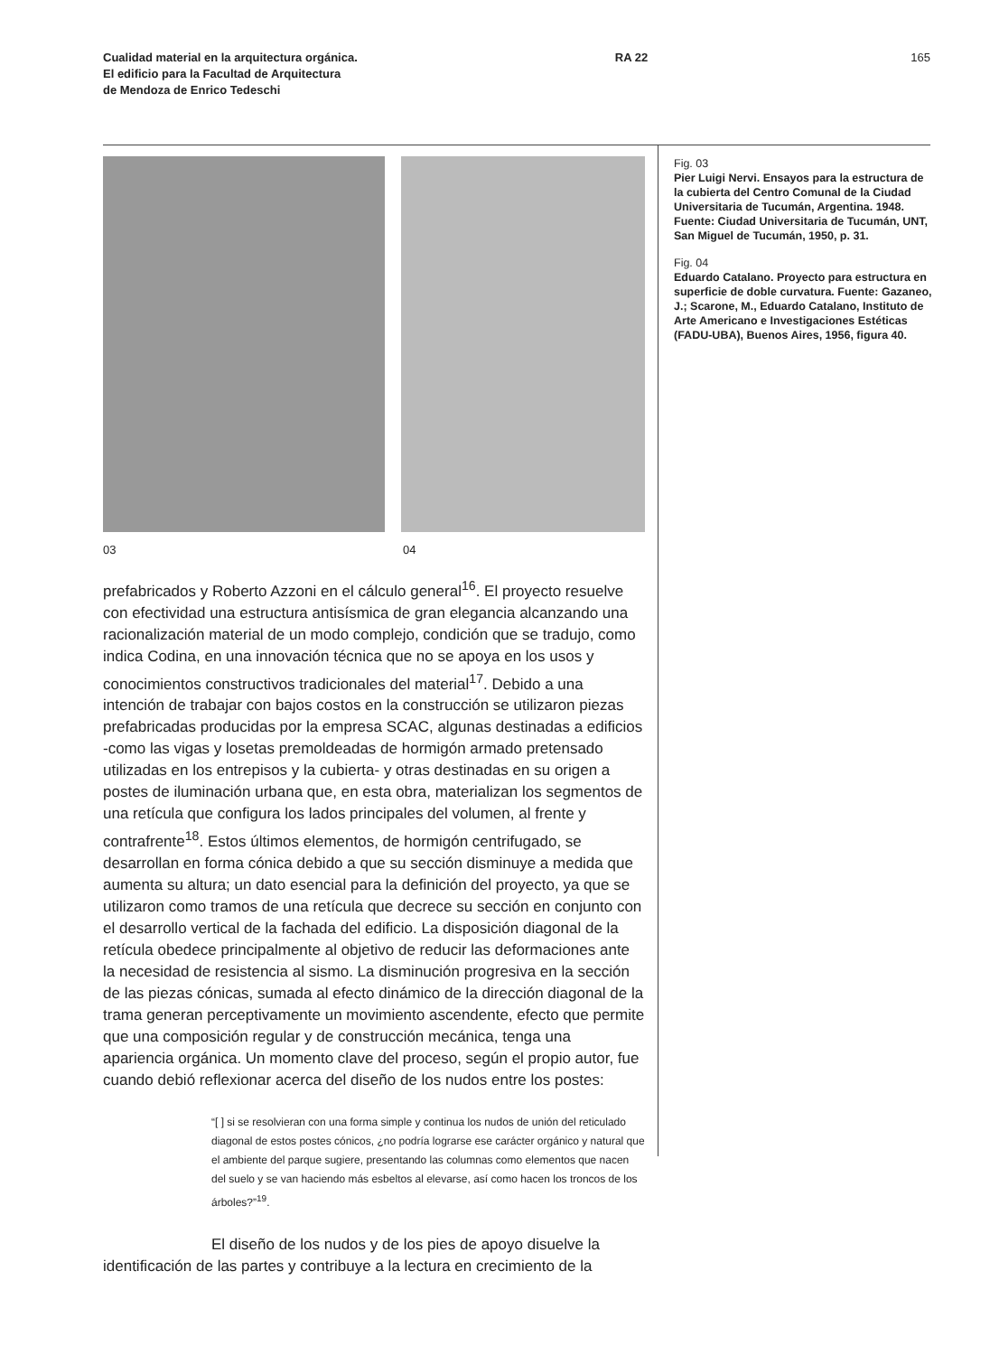Cualidad material en la arquitectura orgánica.
El edificio para la Facultad de Arquitectura
de Mendoza de Enrico Tedeschi
RA 22 165
03 04
prefabricados y Roberto Azzoni en el cálculo general<sup>16</sup>. El proyecto resuelve con efectividad una estructura antisísmica de gran elegancia alcanzando una racionalización material de un modo complejo, condición que se tradujo, como indica Codina, en una innovación técnica que no se apoya en los usos y conocimientos constructivos tradicionales del material<sup>17</sup>. Debido a una intención de trabajar con bajos costos en la construcción se utiliza­ron piezas prefabricadas producidas por la empresa SCAC, algunas destinadas a edificios -como las vigas y losetas premoldeadas de hormi­gón armado pretensado utilizadas en los entrepisos y la cubierta- y otras destinadas en su origen a postes de iluminación urbana que, en esta obra, materializan los segmentos de una retícula que configura los lados principales del volumen, al frente y contrafrente<sup>18</sup>. Estos últimos elementos, de hormigón centrifugado, se desarrollan en forma cónica debido a que su sección disminuye a medida que aumenta su altura; un dato esencial para la definición del proyecto, ya que se utilizaron como tramos de una retícula que decrece su sección en conjunto con el desarrollo vertical de la fachada del edificio. La disposición diagonal de la retícula obedece principalmente al objetivo de reducir las deformaciones ante la necesidad de resistencia al sismo. La disminución progresiva en la sección de las piezas cónicas, sumada al efecto dinámico de la dirección diagonal de la trama generan perceptivamente un movimiento ascendente, efecto que permite que una composición regular y de construcción mecánica, tenga una apariencia orgánica. Un momento clave del proceso, según el propio autor, fue cuando debió reflexionar acerca del diseño de los nudos entre los postes:
“[ ] si se resolvieran con una forma simple y continua los nudos de unión del reticulado diagonal de estos postes cónicos, ¿no podría lograrse ese ca­rácter orgánico y natural que el ambiente del parque sugiere, presentando las columnas como elementos que nacen del suelo y se van haciendo más esbeltos al elevarse, así como hacen los troncos de los árboles?”<sup>19</sup>.
El diseño de los nudos y de los pies de apoyo disuelve la identificación de las partes y contribuye a la lectura en crecimiento de la
Fig. 03
Pier Luigi Nervi. Ensayos para la estructura de la cubierta del Centro Comunal de la Ciudad Universitaria de Tucumán, Argentina. 1948. Fuente: Ciudad Universitaria de Tucumán, UNT, San Miguel de Tucumán, 1950, p. 31.
Fig. 04
Eduardo Catalano. Proyecto para estructura en superficie de doble curvatura. Fuente: Gazaneo, J.; Scarone, M., Eduardo Catalano, Instituto de Arte Americano e Investigaciones Estéticas (FADU-UBA), Buenos Aires, 1956, figura 40.